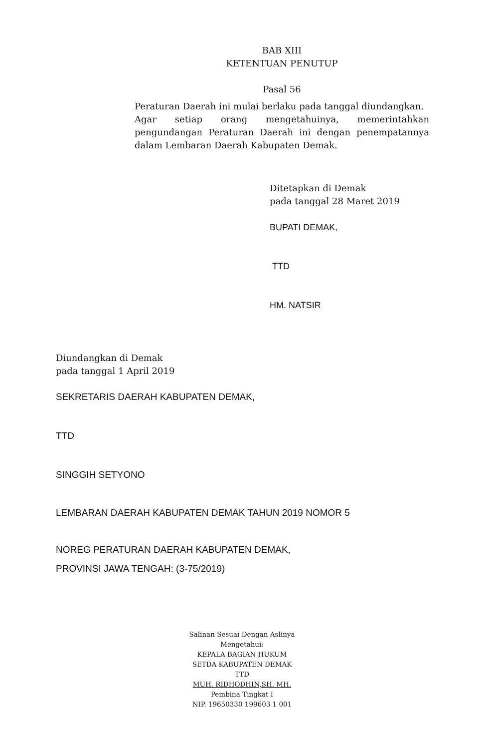BAB XIII
KETENTUAN PENUTUP
Pasal 56
Peraturan Daerah ini mulai berlaku pada tanggal diundangkan.
Agar setiap orang mengetahuinya, memerintahkan pengundangan Peraturan Daerah ini dengan penempatannya dalam Lembaran Daerah Kabupaten Demak.
Ditetapkan di Demak
pada tanggal 28 Maret 2019
BUPATI DEMAK,
TTD
HM. NATSIR
Diundangkan di Demak
pada tanggal 1 April 2019
SEKRETARIS DAERAH KABUPATEN DEMAK,
TTD
SINGGIH SETYONO
LEMBARAN DAERAH KABUPATEN DEMAK TAHUN 2019 NOMOR 5
NOREG PERATURAN DAERAH KABUPATEN DEMAK,
PROVINSI JAWA TENGAH: (3-75/2019)
Salinan Sesuai Dengan Aslinya
Mengetahui:
KEPALA BAGIAN HUKUM
SETDA KABUPATEN DEMAK
TTD
MUH. RIDHODHIN,SH. MH.
Pembina Tingkat I
NIP. 19650330 199603 1 001